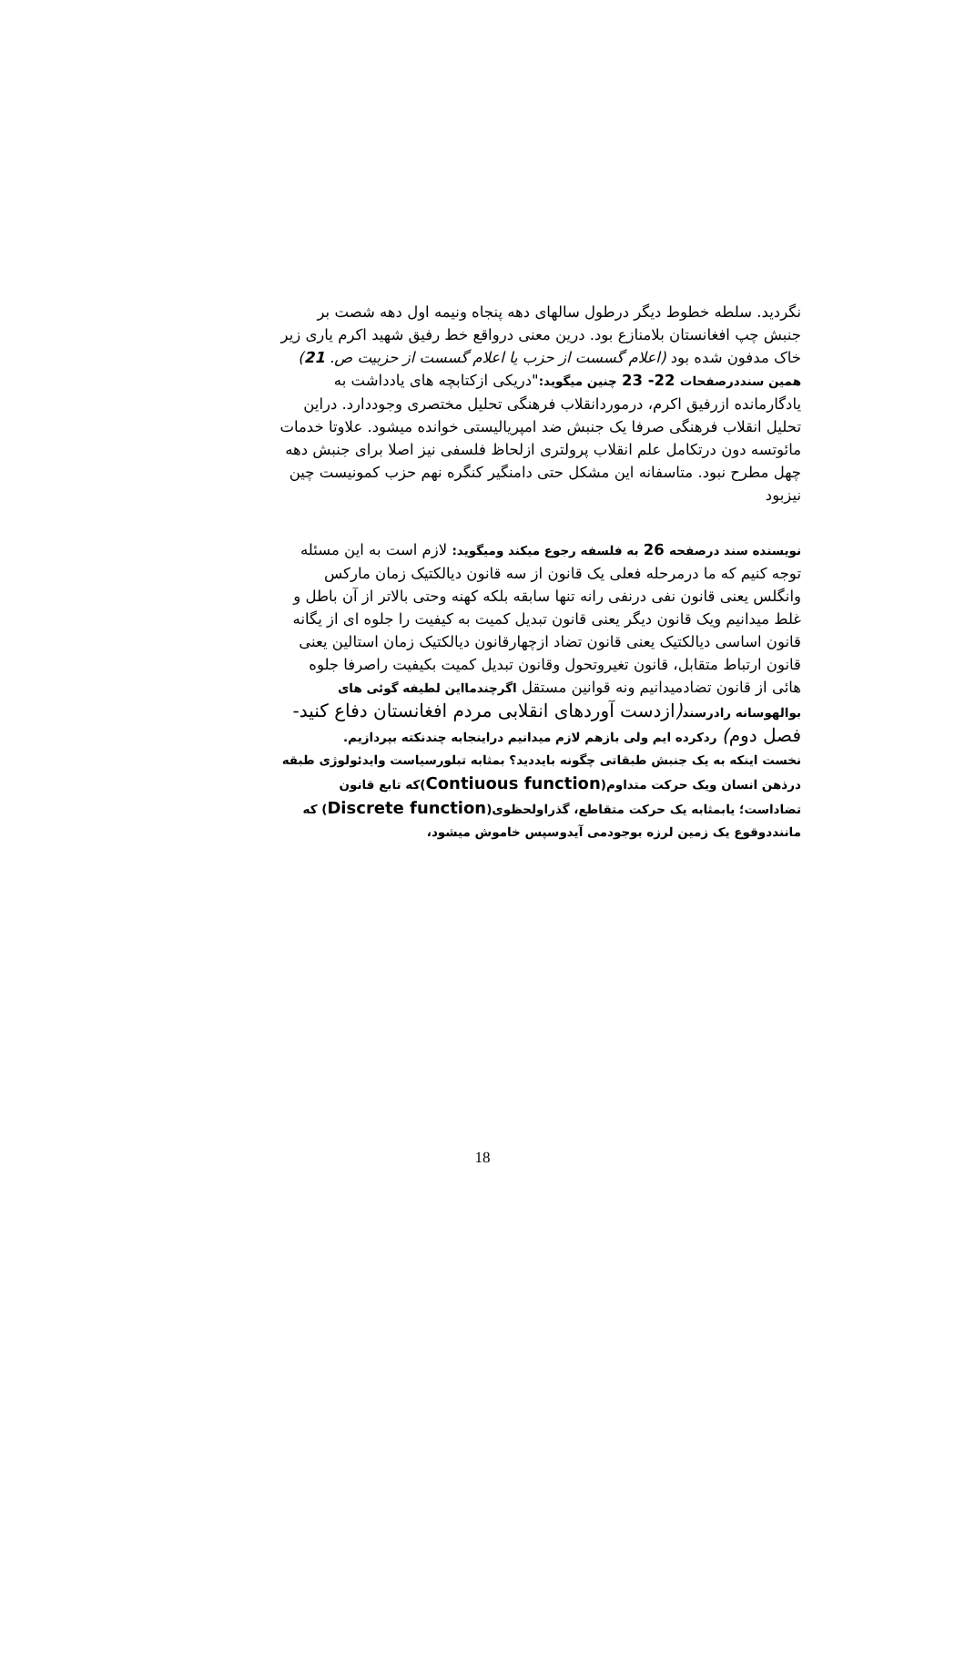نگردید. سلطه خطوط دیگر درطول سالهای دهه پنجاه ونیمه اول دهه شصت بر جنبش چپ افغانستان بلامنازع بود. درین معنی درواقع خط رفیق شهید اکرم یاری زیر خاک مدفون شده بود (اعلام گسست از حزب یا اعلام گسست از حزبیت ص. 21)
همین سنددرصفحات 22- 23 چنین میگوید:"دریکی ازکتابچه های یادداشت به یادگارمانده ازرفیق اکرم، درموردانقلاب فرهنگی تحلیل مختصری وجوددارد. دراین تحلیل انقلاب فرهنگی صرفا یک جنبش ضد امپریالیستی خوانده میشود. علاوتا خدمات مائوتسه دون درتکامل علم انقلاب پرولتری ازلحاظ فلسفی نیز اصلا برای جنبش دهه چهل مطرح نبود. متاسفانه این مشکل حتی دامنگیر کنگره نهم حزب کمونیست چین نیزبود
نویسنده سند درصفحه 26 به فلسفه رجوع میکند ومیگوید: لازم است به این مسئله توجه کنیم که ما درمرحله فعلی یک قانون از سه قانون دیالکتیک زمان مارکس وانگلس یعنی قانون نفی درنفی رانه تنها سابقه بلکه کهنه وحتی بالاتر از آن باطل و غلط میدانیم ویک قانون دیگر یعنی قانون تبدیل کمیت به کیفیت را جلوه ای از یگانه قانون اساسی دیالکتیک یعنی قانون تضاد ازچهارقانون دیالکتیک زمان استالین یعنی قانون ارتباط متقابل، قانون تغیروتحول وقانون تبدیل کمیت بکیفیت راصرفا جلوه هائی از قانون تضادمیدانیم ونه قوانین مستقل اگرچندمااین لطیفه گوئی های بوالهوسانه رادرسند(ازدست آوردهای انقلابی مردم افغانستان دفاع کنید- فصل دوم) ردکرده ایم ولی بازهم لازم میدانیم دراینجابه چندنکته بپردازیم.
نخست اینکه به یک جنبش طبقاتی چگونه بایددید؟ بمثابه تبلورسیاست وایدئولوژی طبقه درذهن انسان ویک حرکت متداوم(Contiuous function)که تابع قانون تضاداست؛ یابمثابه یک حرکت متقاطع، گذراولحظوی(Discrete function) که ماننددوقوع یک زمین لرزه بوجودمی آیدوسپس خاموش میشود،
18